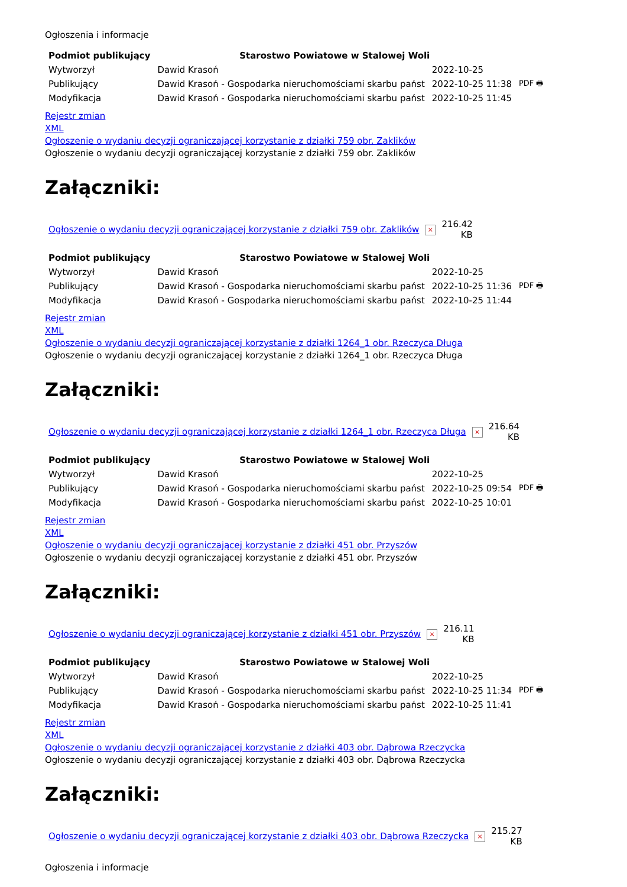Ogłoszenia i informacje
| Podmiot publikujący | Starostwo Powiatowe w Stalowej Woli | | |
| Wytworzył | Dawid Krasoń | 2022-10-25 | PDF 🖶 |
| Publikujący | Dawid Krasoń - Gospodarka nieruchomościami skarbu państ | 2022-10-25 11:38 | |
| Modyfikacja | Dawid Krasoń - Gospodarka nieruchomościami skarbu państ | 2022-10-25 11:45 | |
Rejestr zmian
XML
Ogłoszenie o wydaniu decyzji ograniczającej korzystanie z działki 759 obr. Zaklików
Ogłoszenie o wydaniu decyzji ograniczającej korzystanie z działki 759 obr. Zaklików
Załączniki:
| Ogłoszenie o wydaniu decyzji ograniczającej korzystanie z działki 759 obr. Zaklików | × | 216.42 KB |
| Podmiot publikujący | Starostwo Powiatowe w Stalowej Woli | | |
| Wytworzył | Dawid Krasoń | 2022-10-25 | PDF 🖶 |
| Publikujący | Dawid Krasoń - Gospodarka nieruchomościami skarbu państ | 2022-10-25 11:36 | |
| Modyfikacja | Dawid Krasoń - Gospodarka nieruchomościami skarbu państ | 2022-10-25 11:44 | |
Rejestr zmian
XML
Ogłoszenie o wydaniu decyzji ograniczającej korzystanie z działki 1264_1 obr. Rzeczyca Długa
Ogłoszenie o wydaniu decyzji ograniczającej korzystanie z działki 1264_1 obr. Rzeczyca Długa
Załączniki:
| Ogłoszenie o wydaniu decyzji ograniczającej korzystanie z działki 1264_1 obr. Rzeczyca Długa | × | 216.64 KB |
| Podmiot publikujący | Starostwo Powiatowe w Stalowej Woli | | |
| Wytworzył | Dawid Krasoń | 2022-10-25 | PDF 🖶 |
| Publikujący | Dawid Krasoń - Gospodarka nieruchomościami skarbu państ | 2022-10-25 09:54 | |
| Modyfikacja | Dawid Krasoń - Gospodarka nieruchomościami skarbu państ | 2022-10-25 10:01 | |
Rejestr zmian
XML
Ogłoszenie o wydaniu decyzji ograniczającej korzystanie z działki 451 obr. Przyszów
Ogłoszenie o wydaniu decyzji ograniczającej korzystanie z działki 451 obr. Przyszów
Załączniki:
| Ogłoszenie o wydaniu decyzji ograniczającej korzystanie z działki 451 obr. Przyszów | × | 216.11 KB |
| Podmiot publikujący | Starostwo Powiatowe w Stalowej Woli | | |
| Wytworzył | Dawid Krasoń | 2022-10-25 | PDF 🖶 |
| Publikujący | Dawid Krasoń - Gospodarka nieruchomościami skarbu państ | 2022-10-25 11:34 | |
| Modyfikacja | Dawid Krasoń - Gospodarka nieruchomościami skarbu państ | 2022-10-25 11:41 | |
Rejestr zmian
XML
Ogłoszenie o wydaniu decyzji ograniczającej korzystanie z działki 403 obr. Dąbrowa Rzeczycka
Ogłoszenie o wydaniu decyzji ograniczającej korzystanie z działki 403 obr. Dąbrowa Rzeczycka
Załączniki:
| Ogłoszenie o wydaniu decyzji ograniczającej korzystanie z działki 403 obr. Dąbrowa Rzeczycka | × | 215.27 KB |
Ogłoszenia i informacje